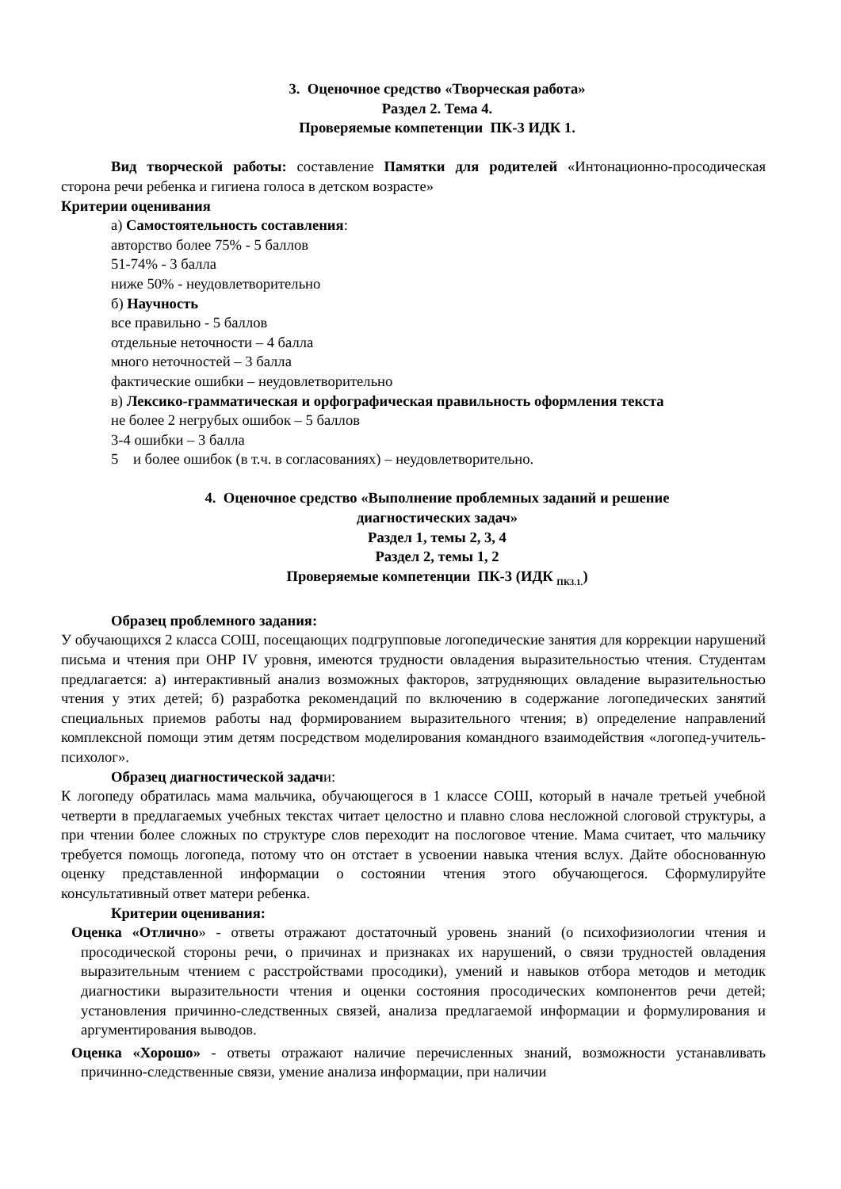3. Оценочное средство «Творческая работа»
Раздел 2. Тема 4.
Проверяемые компетенции ПК-3 ИДК 1.
Вид творческой работы: составление Памятки для родителей «Интонационно-просодическая сторона речи ребенка и гигиена голоса в детском возрасте»
Критерии оценивания
а) Самостоятельность составления:
авторство более 75% - 5 баллов
51-74% - 3 балла
ниже 50% - неудовлетворительно
б) Научность
все правильно - 5 баллов
отдельные неточности – 4 балла
много неточностей – 3 балла
фактические ошибки – неудовлетворительно
в) Лексико-грамматическая и орфографическая правильность оформления текста
не более 2 негрубых ошибок – 5 баллов
3-4 ошибки – 3 балла
5 и более ошибок (в т.ч. в согласованиях) – неудовлетворительно.
4. Оценочное средство «Выполнение проблемных заданий и решение
диагностических задач»
Раздел 1, темы 2, 3, 4
Раздел 2, темы 1, 2
Проверяемые компетенции ПК-3 (ИДК <sub>ПК3.1.</sub>)
Образец проблемного задания:
У обучающихся 2 класса СОШ, посещающих подгрупповые логопедические занятия для коррекции нарушений письма и чтения при ОНР IV уровня, имеются трудности овладения выразительностью чтения. Студентам предлагается: а) интерактивный анализ возможных факторов, затрудняющих овладение выразительностью чтения у этих детей; б) разработка рекомендаций по включению в содержание логопедических занятий специальных приемов работы над формированием выразительного чтения; в) определение направлений комплексной помощи этим детям посредством моделирования командного взаимодействия «логопед-учитель-психолог».
Образец диагностической задачи:
К логопеду обратилась мама мальчика, обучающегося в 1 классе СОШ, который в начале третьей учебной четверти в предлагаемых учебных текстах читает целостно и плавно слова несложной слоговой структуры, а при чтении более сложных по структуре слов переходит на послоговое чтение. Мама считает, что мальчику требуется помощь логопеда, потому что он отстает в усвоении навыка чтения вслух. Дайте обоснованную оценку представленной информации о состоянии чтения этого обучающегося. Сформулируйте консультативный ответ матери ребенка.
Критерии оценивания:
Оценка «Отлично» - ответы отражают достаточный уровень знаний (о психофизиологии чтения и просодической стороны речи, о причинах и признаках их нарушений, о связи трудностей овладения выразительным чтением с расстройствами просодики), умений и навыков отбора методов и методик диагностики выразительности чтения и оценки состояния просодических компонентов речи детей; установления причинно-следственных связей, анализа предлагаемой информации и формулирования и аргументирования выводов.
Оценка «Хорошо» - ответы отражают наличие перечисленных знаний, возможности устанавливать причинно-следственные связи, умение анализа информации, при наличии